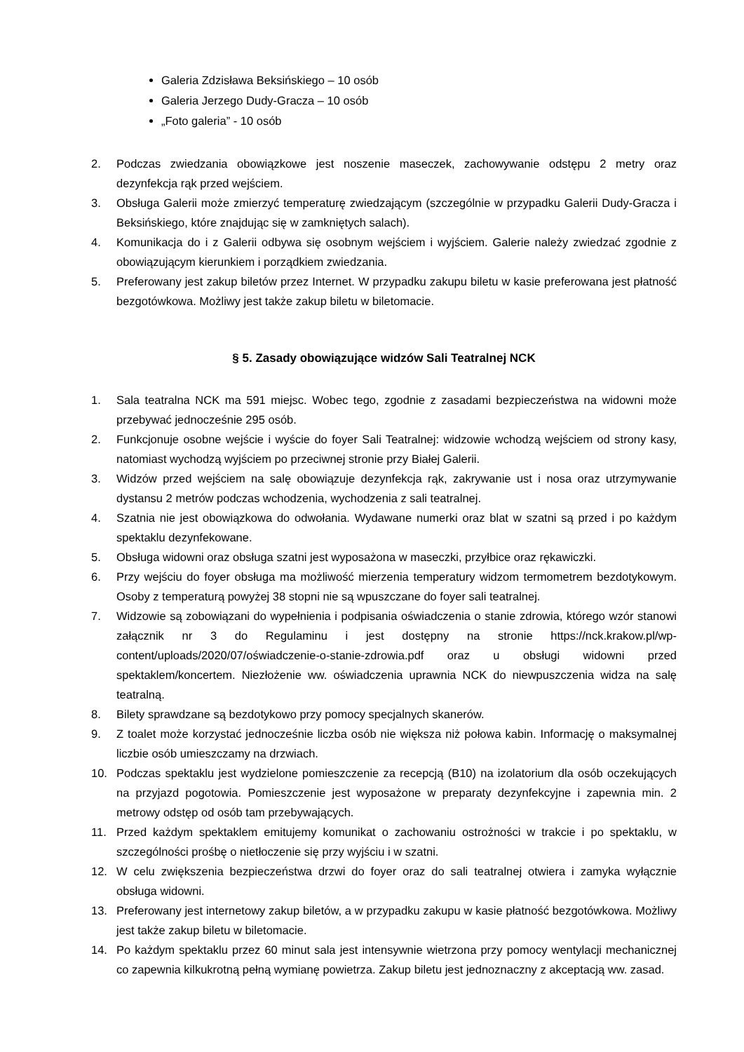Galeria Zdzisława Beksińskiego – 10 osób
Galeria Jerzego Dudy-Gracza – 10 osób
„Foto galeria” - 10 osób
2. Podczas zwiedzania obowiązkowe jest noszenie maseczek, zachowywanie odstępu 2 metry oraz dezynfekcja rąk przed wejściem.
3. Obsługa Galerii może zmierzyć temperaturę zwiedzającym (szczególnie w przypadku Galerii Dudy-Gracza i Beksińskiego, które znajdując się w zamkniętych salach).
4. Komunikacja do i z Galerii odbywa się osobnym wejściem i wyjściem. Galerie należy zwiedzać zgodnie z obowiązującym kierunkiem i porządkiem zwiedzania.
5. Preferowany jest zakup biletów przez Internet. W przypadku zakupu biletu w kasie preferowana jest płatność bezgotówkowa. Możliwy jest także zakup biletu w biletomacie.
§ 5. Zasady obowiązujące widzów Sali Teatralnej NCK
1. Sala teatralna NCK ma 591 miejsc. Wobec tego, zgodnie z zasadami bezpieczeństwa na widowni może przebywać jednocześnie 295 osób.
2. Funkcjonuje osobne wejście i wyście do foyer Sali Teatralnej: widzowie wchodzą wejściem od strony kasy, natomiast wychodzą wyjściem po przeciwnej stronie przy Białej Galerii.
3. Widzów przed wejściem na salę obowiązuje dezynfekcja rąk, zakrywanie ust i nosa oraz utrzymywanie dystansu 2 metrów podczas wchodzenia, wychodzenia z sali teatralnej.
4. Szatnia nie jest obowiązkowa do odwołania. Wydawane numerki oraz blat w szatni są przed i po każdym spektaklu dezynfekowane.
5. Obsługa widowni oraz obsługa szatni jest wyposażona w maseczki, przyłbice oraz rękawiczki.
6. Przy wejściu do foyer obsługa ma możliwość mierzenia temperatury widzom termometrem bezdotykowym. Osoby z temperaturą powyżej 38 stopni nie są wpuszczane do foyer sali teatralnej.
7. Widzowie są zobowiązani do wypełnienia i podpisania oświadczenia o stanie zdrowia, którego wzór stanowi załącznik nr 3 do Regulaminu i jest dostępny na stronie https://nck.krakow.pl/wp-content/uploads/2020/07/oświadczenie-o-stanie-zdrowia.pdf oraz u obsługi widowni przed spektaklem/koncertem. Niezłożenie ww. oświadczenia uprawnia NCK do niewpuszczenia widza na salę teatralną.
8. Bilety sprawdzane są bezdotykowo przy pomocy specjalnych skanerów.
9. Z toalet może korzystać jednocześnie liczba osób nie większa niż połowa kabin. Informację o maksymalnej liczbie osób umieszczamy na drzwiach.
10. Podczas spektaklu jest wydzielone pomieszczenie za recepcją (B10) na izolatorium dla osób oczekujących na przyjazd pogotowia. Pomieszczenie jest wyposażone w preparaty dezynfekcyjne i zapewnia min. 2 metrowy odstęp od osób tam przebywających.
11. Przed każdym spektaklem emitujemy komunikat o zachowaniu ostrożności w trakcie i po spektaklu, w szczególności prośbę o nietłoczenie się przy wyjściu i w szatni.
12. W celu zwiększenia bezpieczeństwa drzwi do foyer oraz do sali teatralnej otwiera i zamyka wyłącznie obsługa widowni.
13. Preferowany jest internetowy zakup biletów, a w przypadku zakupu w kasie płatność bezgotówkowa. Możliwy jest także zakup biletu w biletomacie.
14. Po każdym spektaklu przez 60 minut sala jest intensywnie wietrzona przy pomocy wentylacji mechanicznej co zapewnia kilkukrotną pełną wymianę powietrza. Zakup biletu jest jednoznaczny z akceptacją ww. zasad.